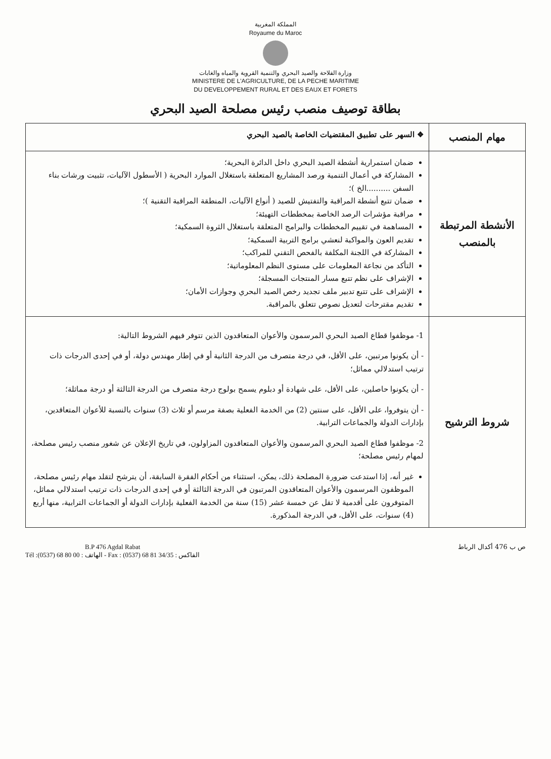المملكة المغربية
Royaume du Maroc
وزارة الفلاحة والصيد البحري والتنمية القروية والمياه والغابات
MINISTERE DE L'AGRICULTURE, DE LA PECHE MARITIME
DU DEVELOPPEMENT RURAL ET DES EAUX ET FORETS
بطاقة توصيف منصب رئيس مصلحة الصيد البحري
| مهام المنصب | ❖ السهر على تطبيق المقتضيات الخاصة بالصيد البحري |
| الأنشطة المرتبطة بالمنصب | ضمان استمرارية أنشطة الصيد البحري داخل الدائرة البحرية؛ المشاركة في أعمال التنمية ورصد المشاريع المتعلقة باستغلال الموارد البحرية ( الأسطول الآليات، تثبيت ورشات بناء السفن ..........الخ )؛ ضمان تتبع أنشطة المراقبة والتفتيش للصيد ( أنواع الآليات، المنطقة المراقبة التقنية )؛ مراقبة مؤشرات الرصد الخاصة بمخططات التهيئة؛ المساهمة في تقييم المخططات والبرامج المتعلقة باستغلال الثروة السمكية؛ تقديم العون والمواكبة لنعشي برامج التربية السمكية؛ المشاركة في اللجنة المكلفة بالفحص التقني للمراكب؛ التأكد من نجاعة المعلومات على مستوى النظم المعلوماتية؛ الإشراف على نظم تتبع مسار المنتجات المسجلة؛ الإشراف على تتبع تدبير ملف تجديد رخص الصيد البحري وجوازات الأمان؛ تقديم مقترحات لتعديل نصوص تتعلق بالمراقبة. |
| شروط الترشيح | 1- موظفوا قطاع الصيد البحري المرسمون والأعوان المتعاقدون الذين تتوفر فيهم الشروط التالية: - أن يكونوا مرتبين، على الأقل، في درجة متصرف من الدرجة الثانية أو في إطار مهندس دولة، أو في إحدى الدرجات ذات ترتيب استدلالي مماثل؛ - أن يكونوا حاصلين، على الأقل، على شهادة أو دبلوم يسمح بولوج درجة متصرف من الدرجة الثالثة أو درجة مماثلة؛ - أن يتوفروا، على الأقل، على سنتين (2) من الخدمة الفعلية بصفة مرسم أو ثلاث (3) سنوات بالنسبة للأعوان المتعاقدين، بإدارات الدولة والجماعات الترابية. 2- موظفوا قطاع الصيد البحري المرسمون والأعوان المتعاقدون المزاولون، في تاريخ الإعلان عن شغور منصب رئيس مصلحة، لمهام رئيس مصلحة؛ غير أنه، إذا استدعت ضرورة المصلحة ذلك، يمكن، استثناء من أحكام الفقرة السابقة، أن يترشح لتقلد مهام رئيس مصلحة، الموظفون المرسمون والأعوان المتعاقدون المرتبون في الدرجة الثالثة أو في إحدى الدرجات ذات ترتيب استدلالي مماثل، المتوفرون على أقدمية لا تقل عن خمسة عشر (15) سنة من الخدمة الفعلية بإدارات الدولة أو الجماعات الترابية، منها أربع (4) سنوات، على الأقل، في الدرجة المذكورة. |
B.P 476 Agdal Rabat
Tél :(0537) 68 80 00 : الهاتف - Fax : (0537) 68 81 34/35 : الفاكس
ص ب 476 أكدال الرباط